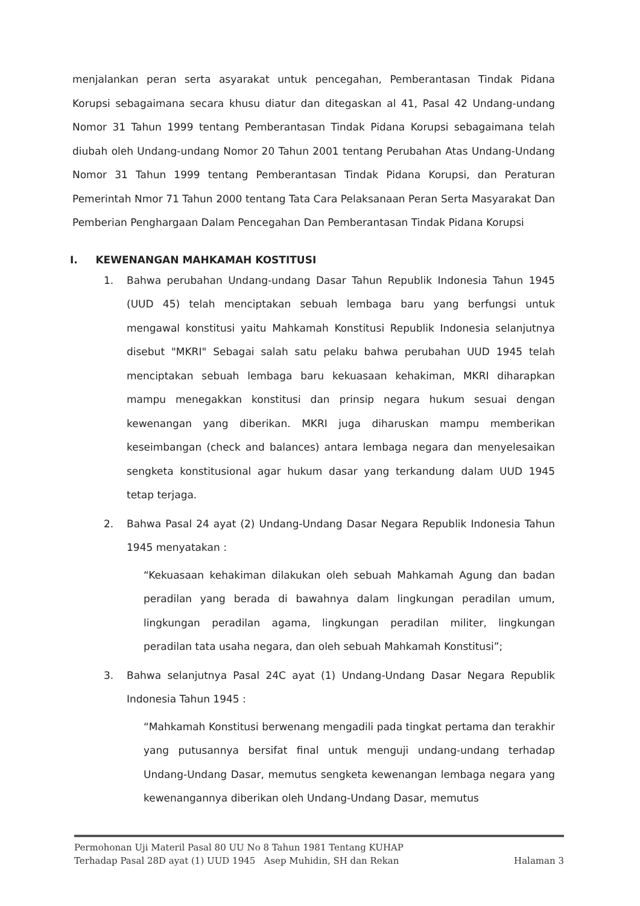menjalankan peran serta asyarakat untuk pencegahan, Pemberantasan Tindak Pidana Korupsi sebagaimana secara khusu diatur dan ditegaskan al 41, Pasal 42 Undang-undang Nomor 31 Tahun 1999 tentang Pemberantasan Tindak Pidana Korupsi sebagaimana telah diubah oleh Undang-undang Nomor 20 Tahun 2001 tentang Perubahan Atas Undang-Undang Nomor 31 Tahun 1999 tentang Pemberantasan Tindak Pidana Korupsi, dan Peraturan Pemerintah Nmor 71 Tahun 2000 tentang Tata Cara Pelaksanaan Peran Serta Masyarakat Dan Pemberian Penghargaan Dalam Pencegahan Dan Pemberantasan Tindak Pidana Korupsi
I. KEWENANGAN MAHKAMAH KOSTITUSI
1. Bahwa perubahan Undang-undang Dasar Tahun Republik Indonesia Tahun 1945 (UUD 45) telah menciptakan sebuah lembaga baru yang berfungsi untuk mengawal konstitusi yaitu Mahkamah Konstitusi Republik Indonesia selanjutnya disebut "MKRI" Sebagai salah satu pelaku bahwa perubahan UUD 1945 telah menciptakan sebuah lembaga baru kekuasaan kehakiman, MKRI diharapkan mampu menegakkan konstitusi dan prinsip negara hukum sesuai dengan kewenangan yang diberikan. MKRI juga diharuskan mampu memberikan keseimbangan (check and balances) antara lembaga negara dan menyelesaikan sengketa konstitusional agar hukum dasar yang terkandung dalam UUD 1945 tetap terjaga.
2. Bahwa Pasal 24 ayat (2) Undang-Undang Dasar Negara Republik Indonesia Tahun 1945 menyatakan :
“Kekuasaan kehakiman dilakukan oleh sebuah Mahkamah Agung dan badan peradilan yang berada di bawahnya dalam lingkungan peradilan umum, lingkungan peradilan agama, lingkungan peradilan militer, lingkungan peradilan tata usaha negara, dan oleh sebuah Mahkamah Konstitusi”;
3. Bahwa selanjutnya Pasal 24C ayat (1) Undang-Undang Dasar Negara Republik Indonesia Tahun 1945 :
“Mahkamah Konstitusi berwenang mengadili pada tingkat pertama dan terakhir yang putusannya bersifat final untuk menguji undang-undang terhadap Undang-Undang Dasar, memutus sengketa kewenangan lembaga negara yang kewenangannya diberikan oleh Undang-Undang Dasar, memutus
Permohonan Uji Materil Pasal 80 UU No 8 Tahun 1981 Tentang KUHAP
Terhadap Pasal 28D ayat (1) UUD 1945 Asep Muhidin, SH dan Rekan Halaman 3